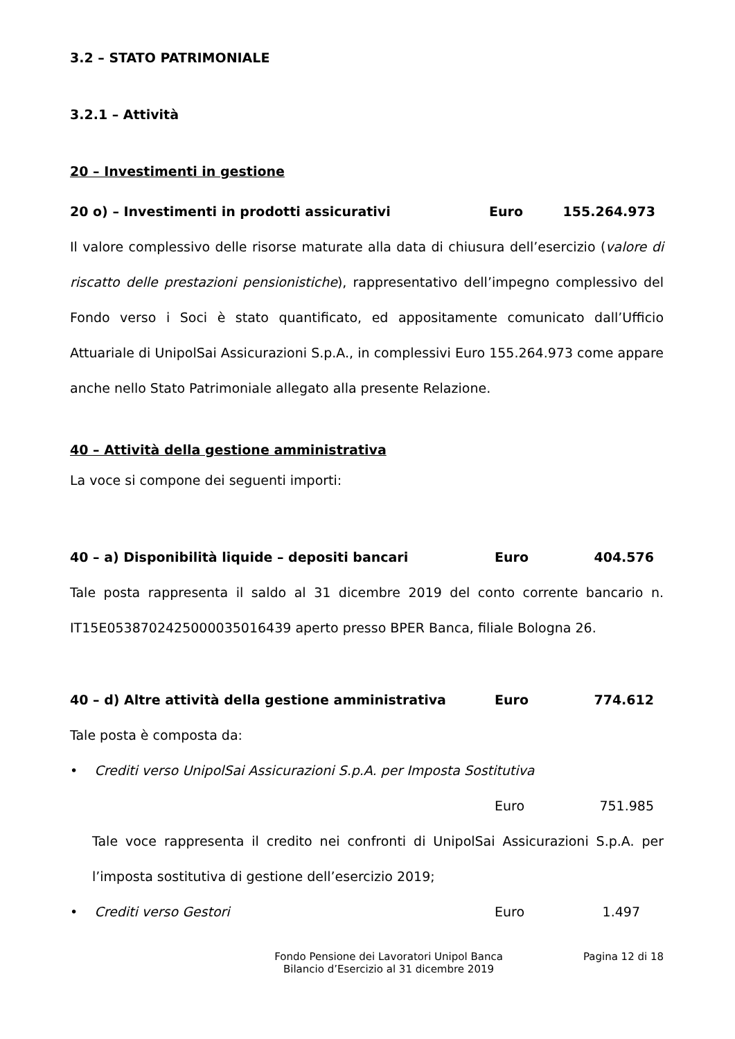3.2 – STATO PATRIMONIALE
3.2.1 – Attività
20 – Investimenti in gestione
20 o) – Investimenti in prodotti assicurativi Euro 155.264.973
Il valore complessivo delle risorse maturate alla data di chiusura dell’esercizio (valore di riscatto delle prestazioni pensionistiche), rappresentativo dell’impegno complessivo del Fondo verso i Soci è stato quantificato, ed appositamente comunicato dall’Ufficio Attuariale di UnipolSai Assicurazioni S.p.A., in complessivi Euro 155.264.973 come appare anche nello Stato Patrimoniale allegato alla presente Relazione.
40 – Attività della gestione amministrativa
La voce si compone dei seguenti importi:
40 – a) Disponibilità liquide – depositi bancari Euro 404.576
Tale posta rappresenta il saldo al 31 dicembre 2019 del conto corrente bancario n. IT15E0538702425000035016439 aperto presso BPER Banca, filiale Bologna 26.
40 – d) Altre attività della gestione amministrativa Euro 774.612
Tale posta è composta da:
• Crediti verso UnipolSai Assicurazioni S.p.A. per Imposta Sostitutiva
Euro 751.985
Tale voce rappresenta il credito nei confronti di UnipolSai Assicurazioni S.p.A. per l’imposta sostitutiva di gestione dell’esercizio 2019;
• Crediti verso Gestori Euro 1.497
Fondo Pensione dei Lavoratori Unipol Banca
Bilancio d’Esercizio al 31 dicembre 2019 Pagina 12 di 18